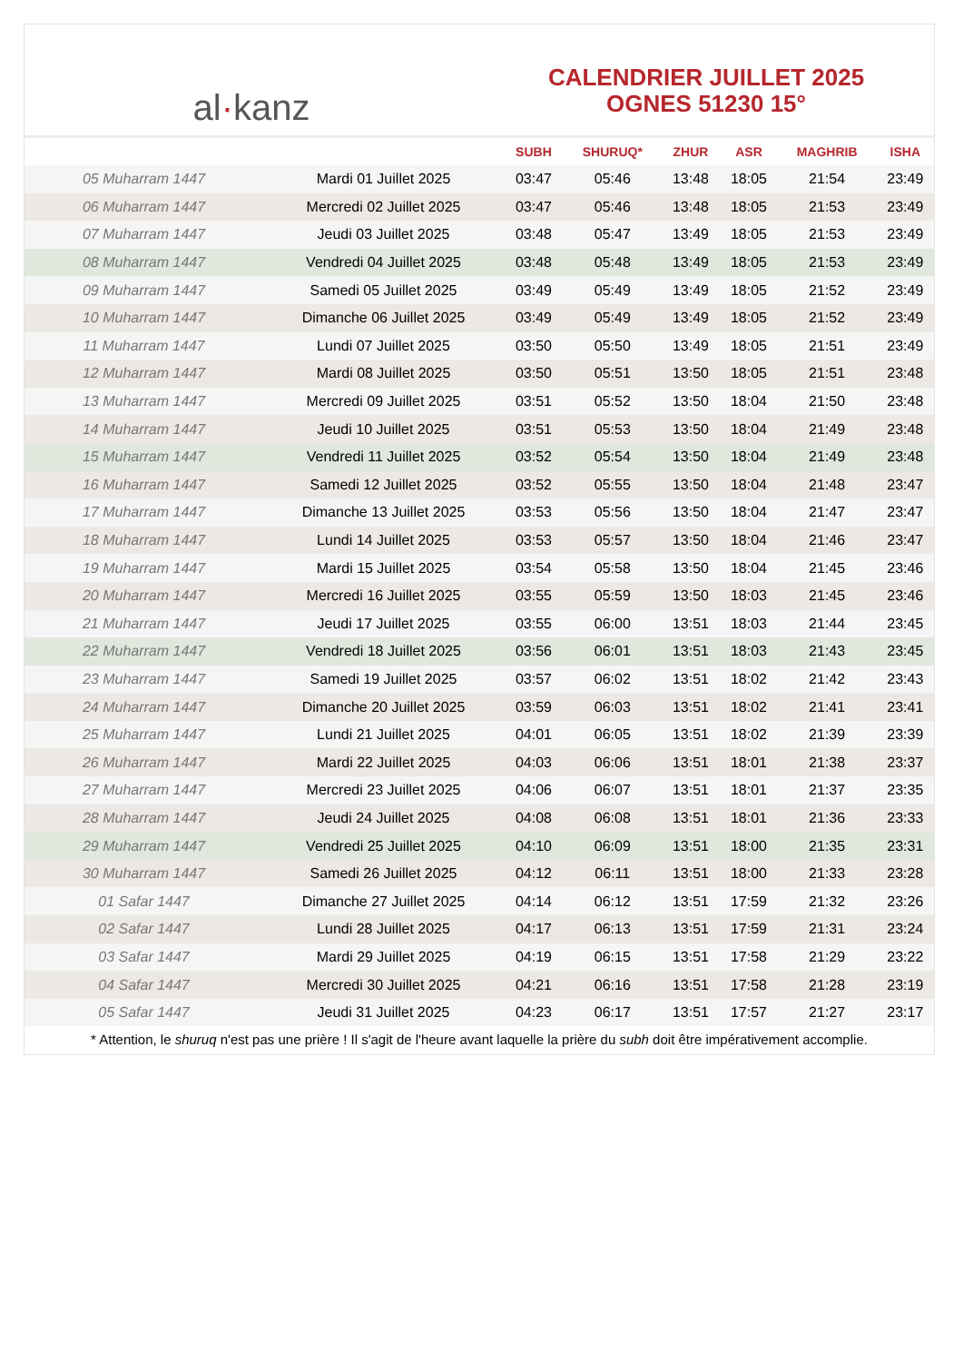al·kanz
CALENDRIER JUILLET 2025
OGNES 51230 15°
| | | SUBH | SHURUQ* | ZHUR | ASR | MAGHRIB | ISHA |
| --- | --- | --- | --- | --- | --- | --- | --- |
| 05 Muharram 1447 | Mardi 01 Juillet 2025 | 03:47 | 05:46 | 13:48 | 18:05 | 21:54 | 23:49 |
| 06 Muharram 1447 | Mercredi 02 Juillet 2025 | 03:47 | 05:46 | 13:48 | 18:05 | 21:53 | 23:49 |
| 07 Muharram 1447 | Jeudi 03 Juillet 2025 | 03:48 | 05:47 | 13:49 | 18:05 | 21:53 | 23:49 |
| 08 Muharram 1447 | Vendredi 04 Juillet 2025 | 03:48 | 05:48 | 13:49 | 18:05 | 21:53 | 23:49 |
| 09 Muharram 1447 | Samedi 05 Juillet 2025 | 03:49 | 05:49 | 13:49 | 18:05 | 21:52 | 23:49 |
| 10 Muharram 1447 | Dimanche 06 Juillet 2025 | 03:49 | 05:49 | 13:49 | 18:05 | 21:52 | 23:49 |
| 11 Muharram 1447 | Lundi 07 Juillet 2025 | 03:50 | 05:50 | 13:49 | 18:05 | 21:51 | 23:49 |
| 12 Muharram 1447 | Mardi 08 Juillet 2025 | 03:50 | 05:51 | 13:50 | 18:05 | 21:51 | 23:48 |
| 13 Muharram 1447 | Mercredi 09 Juillet 2025 | 03:51 | 05:52 | 13:50 | 18:04 | 21:50 | 23:48 |
| 14 Muharram 1447 | Jeudi 10 Juillet 2025 | 03:51 | 05:53 | 13:50 | 18:04 | 21:49 | 23:48 |
| 15 Muharram 1447 | Vendredi 11 Juillet 2025 | 03:52 | 05:54 | 13:50 | 18:04 | 21:49 | 23:48 |
| 16 Muharram 1447 | Samedi 12 Juillet 2025 | 03:52 | 05:55 | 13:50 | 18:04 | 21:48 | 23:47 |
| 17 Muharram 1447 | Dimanche 13 Juillet 2025 | 03:53 | 05:56 | 13:50 | 18:04 | 21:47 | 23:47 |
| 18 Muharram 1447 | Lundi 14 Juillet 2025 | 03:53 | 05:57 | 13:50 | 18:04 | 21:46 | 23:47 |
| 19 Muharram 1447 | Mardi 15 Juillet 2025 | 03:54 | 05:58 | 13:50 | 18:04 | 21:45 | 23:46 |
| 20 Muharram 1447 | Mercredi 16 Juillet 2025 | 03:55 | 05:59 | 13:50 | 18:03 | 21:45 | 23:46 |
| 21 Muharram 1447 | Jeudi 17 Juillet 2025 | 03:55 | 06:00 | 13:51 | 18:03 | 21:44 | 23:45 |
| 22 Muharram 1447 | Vendredi 18 Juillet 2025 | 03:56 | 06:01 | 13:51 | 18:03 | 21:43 | 23:45 |
| 23 Muharram 1447 | Samedi 19 Juillet 2025 | 03:57 | 06:02 | 13:51 | 18:02 | 21:42 | 23:43 |
| 24 Muharram 1447 | Dimanche 20 Juillet 2025 | 03:59 | 06:03 | 13:51 | 18:02 | 21:41 | 23:41 |
| 25 Muharram 1447 | Lundi 21 Juillet 2025 | 04:01 | 06:05 | 13:51 | 18:02 | 21:39 | 23:39 |
| 26 Muharram 1447 | Mardi 22 Juillet 2025 | 04:03 | 06:06 | 13:51 | 18:01 | 21:38 | 23:37 |
| 27 Muharram 1447 | Mercredi 23 Juillet 2025 | 04:06 | 06:07 | 13:51 | 18:01 | 21:37 | 23:35 |
| 28 Muharram 1447 | Jeudi 24 Juillet 2025 | 04:08 | 06:08 | 13:51 | 18:01 | 21:36 | 23:33 |
| 29 Muharram 1447 | Vendredi 25 Juillet 2025 | 04:10 | 06:09 | 13:51 | 18:00 | 21:35 | 23:31 |
| 30 Muharram 1447 | Samedi 26 Juillet 2025 | 04:12 | 06:11 | 13:51 | 18:00 | 21:33 | 23:28 |
| 01 Safar 1447 | Dimanche 27 Juillet 2025 | 04:14 | 06:12 | 13:51 | 17:59 | 21:32 | 23:26 |
| 02 Safar 1447 | Lundi 28 Juillet 2025 | 04:17 | 06:13 | 13:51 | 17:59 | 21:31 | 23:24 |
| 03 Safar 1447 | Mardi 29 Juillet 2025 | 04:19 | 06:15 | 13:51 | 17:58 | 21:29 | 23:22 |
| 04 Safar 1447 | Mercredi 30 Juillet 2025 | 04:21 | 06:16 | 13:51 | 17:58 | 21:28 | 23:19 |
| 05 Safar 1447 | Jeudi 31 Juillet 2025 | 04:23 | 06:17 | 13:51 | 17:57 | 21:27 | 23:17 |
* Attention, le shuruq n'est pas une prière ! Il s'agit de l'heure avant laquelle la prière du subh doit être impérativement accomplie.